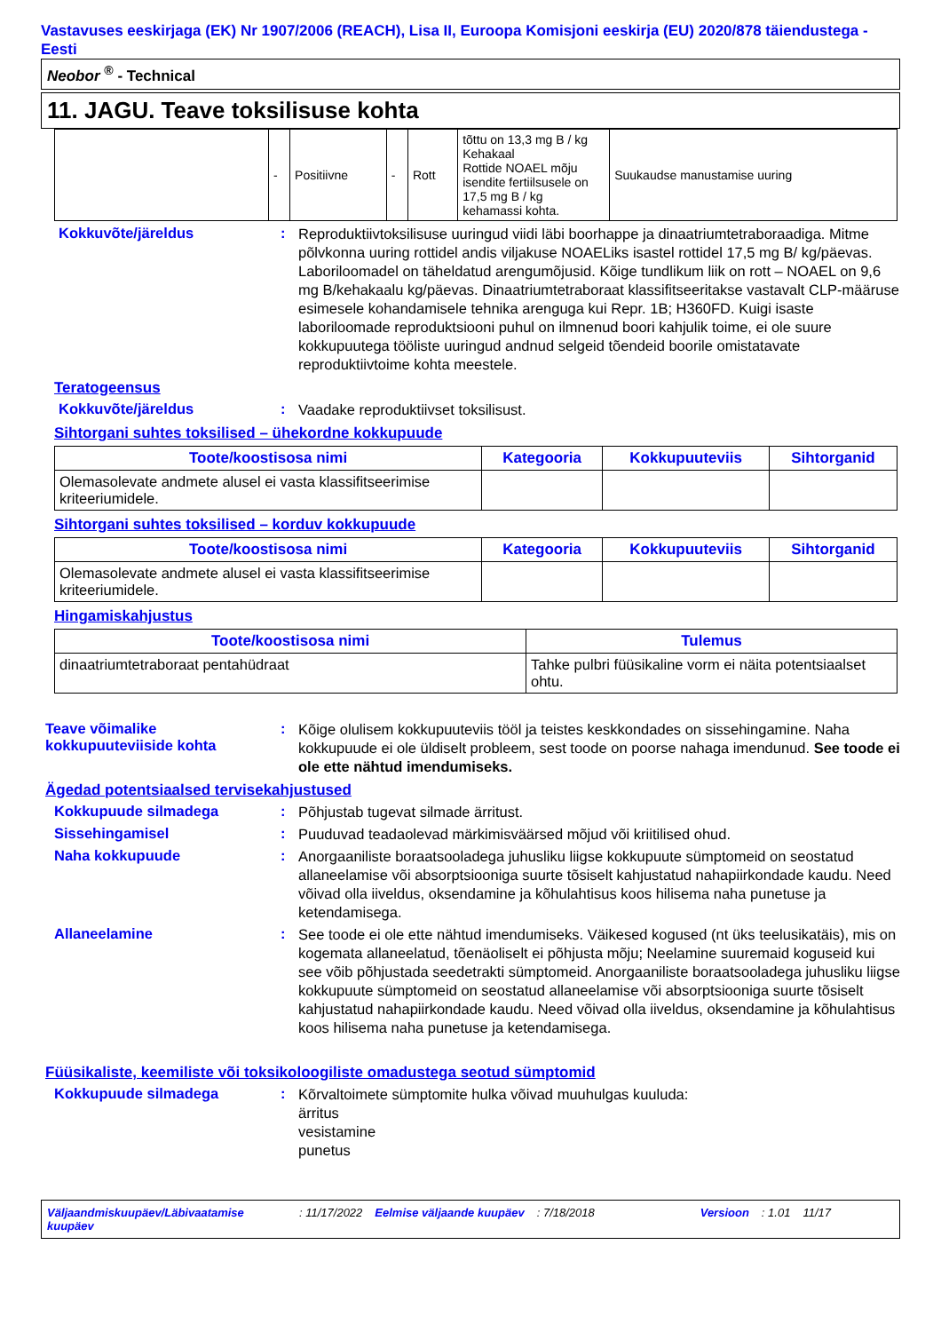Vastavuses eeskirjaga (EK) Nr 1907/2006 (REACH), Lisa II, Euroopa Komisjoni eeskirja (EU) 2020/878 täiendustega - Eesti
Neobor <sup>®</sup> - Technical
11. JAGU. Teave toksilisuse kohta
| | - | Positiivne | - | Rott | tõttu on 13,3 mg B / kg Kehakaal Rottide NOAEL mõju isendite fertiilsusele on 17,5 mg B / kg kehamassi kohta. | Suukaudse manustamise uuring |
Kokkuvõte/järeldus :
Reproduktiivtoksilisuse uuringud viidi läbi boorhappe ja dinaatriumtetraboraadiga. Mitme põlvkonna uuring rottidel andis viljakuse NOAELiks isastel rottidel 17,5 mg B/ kg/päevas. Laboriloomadel on täheldatud arengumõjusid. Kõige tundlikum liik on rott – NOAEL on 9,6 mg B/kehakaalu kg/päevas. Dinaatriumtetraboraat klassifitseeritakse vastavalt CLP-määruse esimesele kohandamisele tehnika arenguga kui Repr. 1B; H360FD. Kuigi isaste laboriloomade reproduktsiooni puhul on ilmnenud boori kahjulik toime, ei ole suure kokkupuutega tööliste uuringud andnud selgeid tõendeid boorile omistatavate reproduktiivtoime kohta meestele.
Teratogeensus
Kokkuvõte/järeldus :
Vaadake reproduktiivset toksilisust.
Sihtorgani suhtes toksilised – ühekordne kokkupuude
| Toote/koostisosa nimi | Kategooria | Kokkupuuteviis | Sihtorganid |
| --- | --- | --- | --- |
| Olemasolevate andmete alusel ei vasta klassifitseerimise kriteeriumidele. | | | |
Sihtorgani suhtes toksilised – korduv kokkupuude
| Toote/koostisosa nimi | Kategooria | Kokkupuuteviis | Sihtorganid |
| --- | --- | --- | --- |
| Olemasolevate andmete alusel ei vasta klassifitseerimise kriteeriumidele. | | | |
Hingamiskahjustus
| Toote/koostisosa nimi | Tulemus |
| --- | --- |
| dinaatriumtetraboraat pentahüdraat | Tahke pulbri füüsikaline vorm ei näita potentsiaalset ohtu. |
Teave võimalike kokkupuuteviiside kohta
:
Kõige olulisem kokkupuuteviis tööl ja teistes keskkondades on sissehingamine. Naha kokkupuude ei ole üldiselt probleem, sest toode on poorse nahaga imendunud. See toode ei ole ette nähtud imendumiseks.
Ägedad potentsiaalsed tervisekahjustused
Kokkupuude silmadega :
Põhjustab tugevat silmade ärritust.
Sissehingamisel :
Puuduvad teadaolevad märkimisväärsed mõjud või kriitilised ohud.
Naha kokkupuude :
Anorgaaniliste boraatsooladega juhusliku liigse kokkupuute sümptomeid on seostatud allaneelamise või absorptsiooniga suurte tõsiselt kahjustatud nahapiirkondade kaudu. Need võivad olla iiveldus, oksendamine ja kõhulahtisus koos hilisema naha punetuse ja ketendamisega.
Allaneelamine :
See toode ei ole ette nähtud imendumiseks. Väikesed kogused (nt üks teelusikatäis), mis on kogemata allaneelatud, tõenäoliselt ei põhjusta mõju; Neelamine suuremaid koguseid kui see võib põhjustada seedetrakti sümptomeid. Anorgaaniliste boraatsooladega juhusliku liigse kokkupuute sümptomeid on seostatud allaneelamise või absorptsiooniga suurte tõsiselt kahjustatud nahapiirkondade kaudu. Need võivad olla iiveldus, oksendamine ja kõhulahtisus koos hilisema naha punetuse ja ketendamisega.
Füüsikaliste, keemiliste või toksikoloogiliste omadustega seotud sümptomid
Kokkupuude silmadega :
Kõrvaltoimete sümptomite hulka võivad muuhulgas kuuluda:
ärritus
vesistamine
punetus
Väljaandmiskuupäev/Läbivaatamise kuupäev: 11/17/2022 Eelmise väljaande kuupäev: 7/18/2018 Versioon: 1.01 11/17